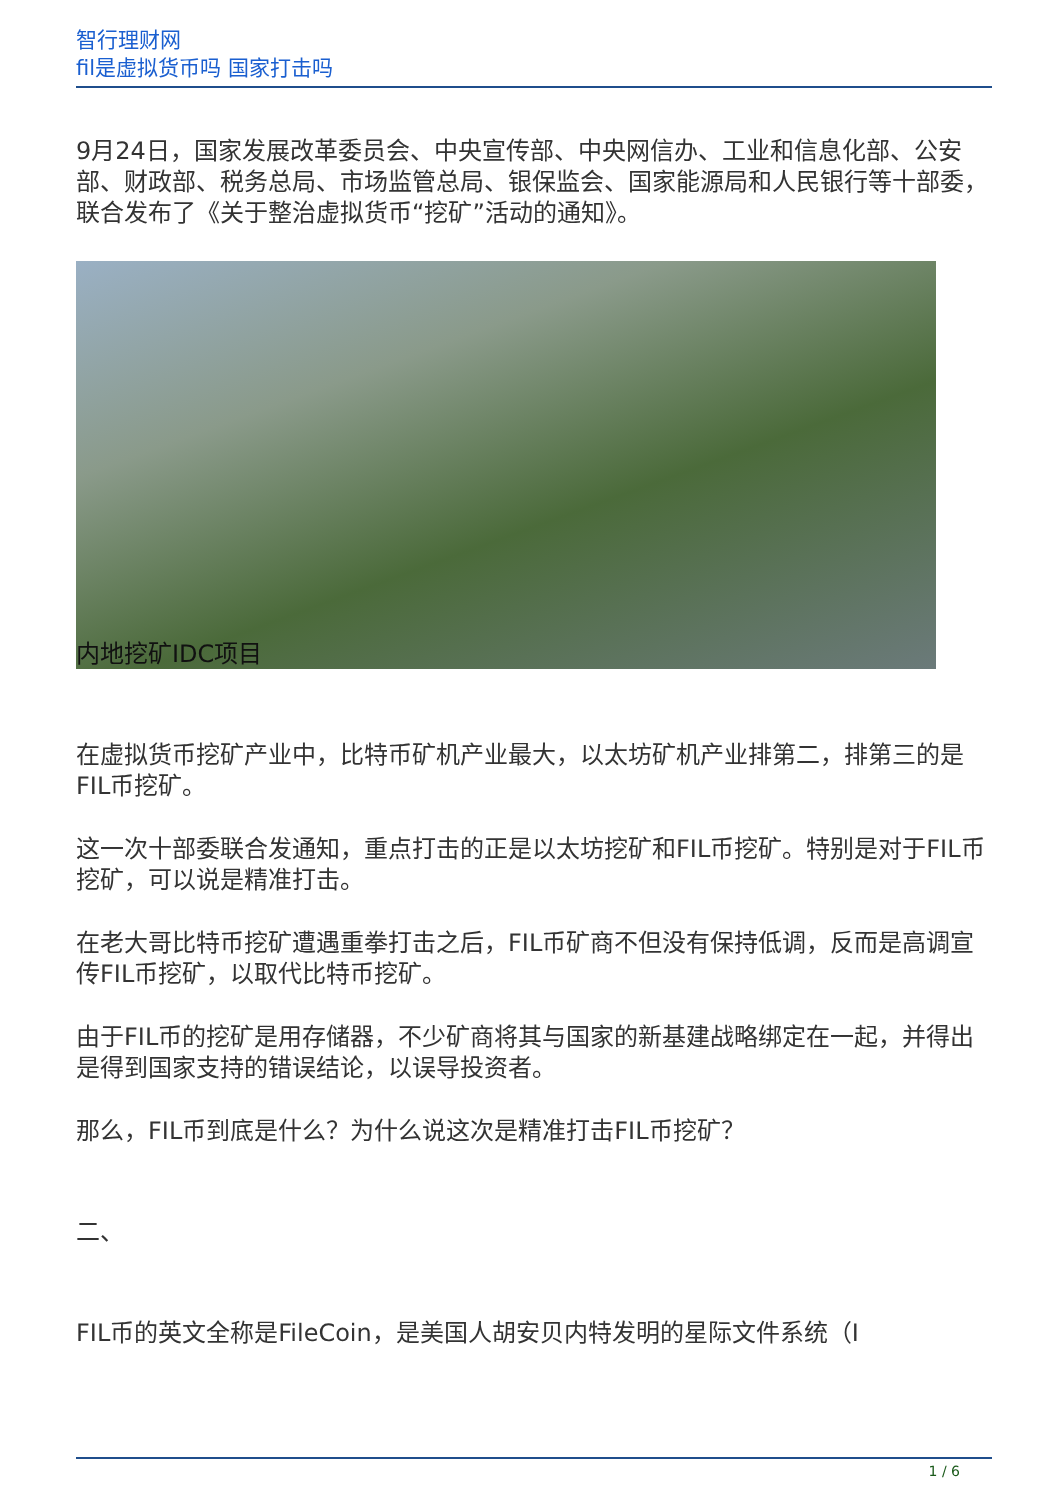智行理财网
fil是虚拟货币吗 国家打击吗
9月24日，国家发展改革委员会、中央宣传部、中央网信办、工业和信息化部、公安部、财政部、税务总局、市场监管总局、银保监会、国家能源局和人民银行等十部委，联合发布了《关于整治虚拟货币“挖矿”活动的通知》。
内地挖矿IDC项目
在虚拟货币挖矿产业中，比特币矿机产业最大，以太坊矿机产业排第二，排第三的是FIL币挖矿。
这一次十部委联合发通知，重点打击的正是以太坊挖矿和FIL币挖矿。特别是对于FIL币挖矿，可以说是精准打击。
在老大哥比特币挖矿遭遇重拳打击之后，FIL币矿商不但没有保持低调，反而是高调宣传FIL币挖矿，以取代比特币挖矿。
由于FIL币的挖矿是用存储器，不少矿商将其与国家的新基建战略绑定在一起，并得出是得到国家支持的错误结论，以误导投资者。
那么，FIL币到底是什么？为什么说这次是精准打击FIL币挖矿？
二、
FIL币的英文全称是FileCoin，是美国人胡安贝内特发明的星际文件系统（I
1 / 6